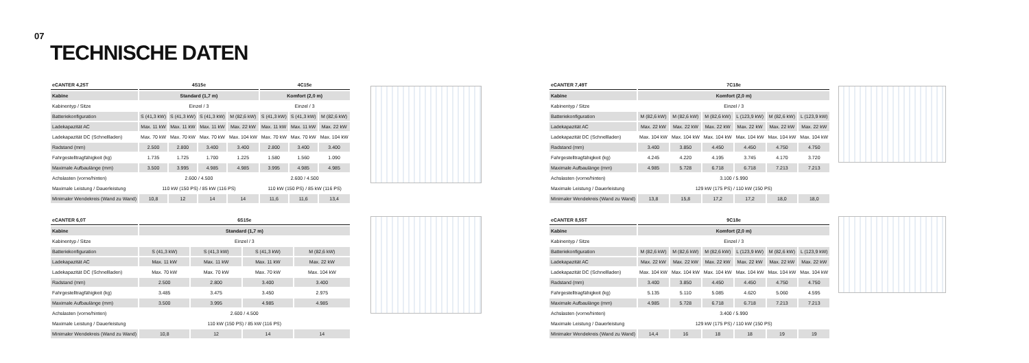07
TECHNISCHE DATEN
| eCANTER 4,25T | 4S15e | | | | 4C15e | | |
| --- | --- | --- | --- | --- | --- | --- | --- |
| Kabine | Standard (1,7 m) | | | | Komfort (2,0 m) | | |
| Kabinentyp / Sitze | Einzel / 3 | | | | Einzel / 3 | | |
| Batteriekonfiguration | S (41,3 kW) | S (41,3 kW) | S (41,3 kW) | M (82,6 kW) | S (41,3 kW) | S (41,3 kW) | M (82,6 kW) |
| Ladekapazität AC | Max. 11 kW | Max. 11 kW | Max. 11 kW | Max. 22 kW | Max. 11 kW | Max. 11 kW | Max. 22 kW |
| Ladekapazität DC (Schnellladen) | Max. 70 kW | Max. 70 kW | Max. 70 kW | Max. 104 kW | Max. 70 kW | Max. 70 kW | Max. 104 kW |
| Radstand (mm) | 2.500 | 2.800 | 3.400 | 3.400 | 2.800 | 3.400 | 3.400 |
| Fahrgestelltragfähigkeit (kg) | 1.735 | 1.725 | 1.700 | 1.225 | 1.580 | 1.560 | 1.090 |
| Maximale Aufbaulänge (mm) | 3.500 | 3.995 | 4.985 | 4.985 | 3.995 | 4.985 | 4.985 |
| Achslasten (vorne/hinten) | 2.600 / 4.500 | | | | 2.600 / 4.500 | | |
| Maximale Leistung / Dauerleistung | 110 kW (150 PS) / 85 kW (116 PS) | | | | 110 kW (150 PS) / 85 kW (116 PS) | | |
| Minimaler Wendekreis (Wand zu Wand) | 10,8 | 12 | 14 | 14 | 11,6 | 11,6 | 13,4 |
| eCANTER 6,0T | 6S15e | | | |
| --- | --- | --- | --- | --- |
| Kabine | Standard (1,7 m) | | | |
| Kabinentyp / Sitze | Einzel / 3 | | | |
| Batteriekonfiguration | S (41,3 kW) | S (41,3 kW) | S (41,3 kW) | M (82,6 kW) |
| Ladekapazität AC | Max. 11 kW | Max. 11 kW | Max. 11 kW | Max. 22 kW |
| Ladekapazität DC (Schnellladen) | Max. 70 kW | Max. 70 kW | Max. 70 kW | Max. 104 kW |
| Radstand (mm) | 2.500 | 2.800 | 3.400 | 3.400 |
| Fahrgestelltragfähigkeit (kg) | 3.485 | 3.475 | 3.450 | 2.975 |
| Maximale Aufbaulänge (mm) | 3.500 | 3.995 | 4.985 | 4.985 |
| Achslasten (vorne/hinten) | 2.600 / 4.500 | | | |
| Maximale Leistung / Dauerleistung | 110 kW (150 PS) / 85 kW (116 PS) | | | |
| Minimaler Wendekreis (Wand zu Wand) | 10,8 | 12 | 14 | 14 |
| eCANTER 7,49T | 7C18e | | | | | |
| --- | --- | --- | --- | --- | --- | --- |
| Kabine | Komfort (2,0 m) | | | | | |
| Kabinentyp / Sitze | Einzel / 3 | | | | | |
| Batteriekonfiguration | M (82,6 kW) | M (82,6 kW) | M (82,6 kW) | L (123,9 kW) | M (82,6 kW) | L (123,9 kW) |
| Ladekapazität AC | Max. 22 kW | Max. 22 kW | Max. 22 kW | Max. 22 kW | Max. 22 kW | Max. 22 kW |
| Ladekapazität DC (Schnellladen) | Max. 104 kW | Max. 104 kW | Max. 104 kW | Max. 104 kW | Max. 104 kW | Max. 104 kW |
| Radstand (mm) | 3.400 | 3.850 | 4.450 | 4.450 | 4.750 | 4.750 |
| Fahrgestelltragfähigkeit (kg) | 4.245 | 4.220 | 4.195 | 3.745 | 4.170 | 3.720 |
| Maximale Aufbaulänge (mm) | 4.985 | 5.728 | 6.718 | 6.718 | 7.213 | 7.213 |
| Achslasten (vorne/hinten) | 3.100 / 5.990 | | | | | |
| Maximale Leistung / Dauerleistung | 129 kW (175 PS) / 110 kW (150 PS) | | | | | |
| Minimaler Wendekreis (Wand zu Wand) | 13,8 | 15,8 | 17,2 | 17,2 | 18,0 | 18,0 |
| eCANTER 8,55T | 9C18e | | | | | |
| --- | --- | --- | --- | --- | --- | --- |
| Kabine | Komfort (2,0 m) | | | | | |
| Kabinentyp / Sitze | Einzel / 3 | | | | | |
| Batteriekonfiguration | M (82,6 kW) | M (82,6 kW) | M (82,6 kW) | L (123,9 kW) | M (82,6 kW) | L (123,9 kW) |
| Ladekapazität AC | Max. 22 kW | Max. 22 kW | Max. 22 kW | Max. 22 kW | Max. 22 kW | Max. 22 kW |
| Ladekapazität DC (Schnellladen) | Max. 104 kW | Max. 104 kW | Max. 104 kW | Max. 104 kW | Max. 104 kW | Max. 104 kW |
| Radstand (mm) | 3.400 | 3.850 | 4.450 | 4.450 | 4.750 | 4.750 |
| Fahrgestelltragfähigkeit (kg) | 5.135 | 5.110 | 5.085 | 4.620 | 5.060 | 4.595 |
| Maximale Aufbaulänge (mm) | 4.985 | 5.728 | 6.718 | 6.718 | 7.213 | 7.213 |
| Achslasten (vorne/hinten) | 3.400 / 5.990 | | | | | |
| Maximale Leistung / Dauerleistung | 129 kW (175 PS) / 110 kW (150 PS) | | | | | |
| Minimaler Wendekreis (Wand zu Wand) | 14,4 | 16 | 18 | 18 | 19 | 19 |